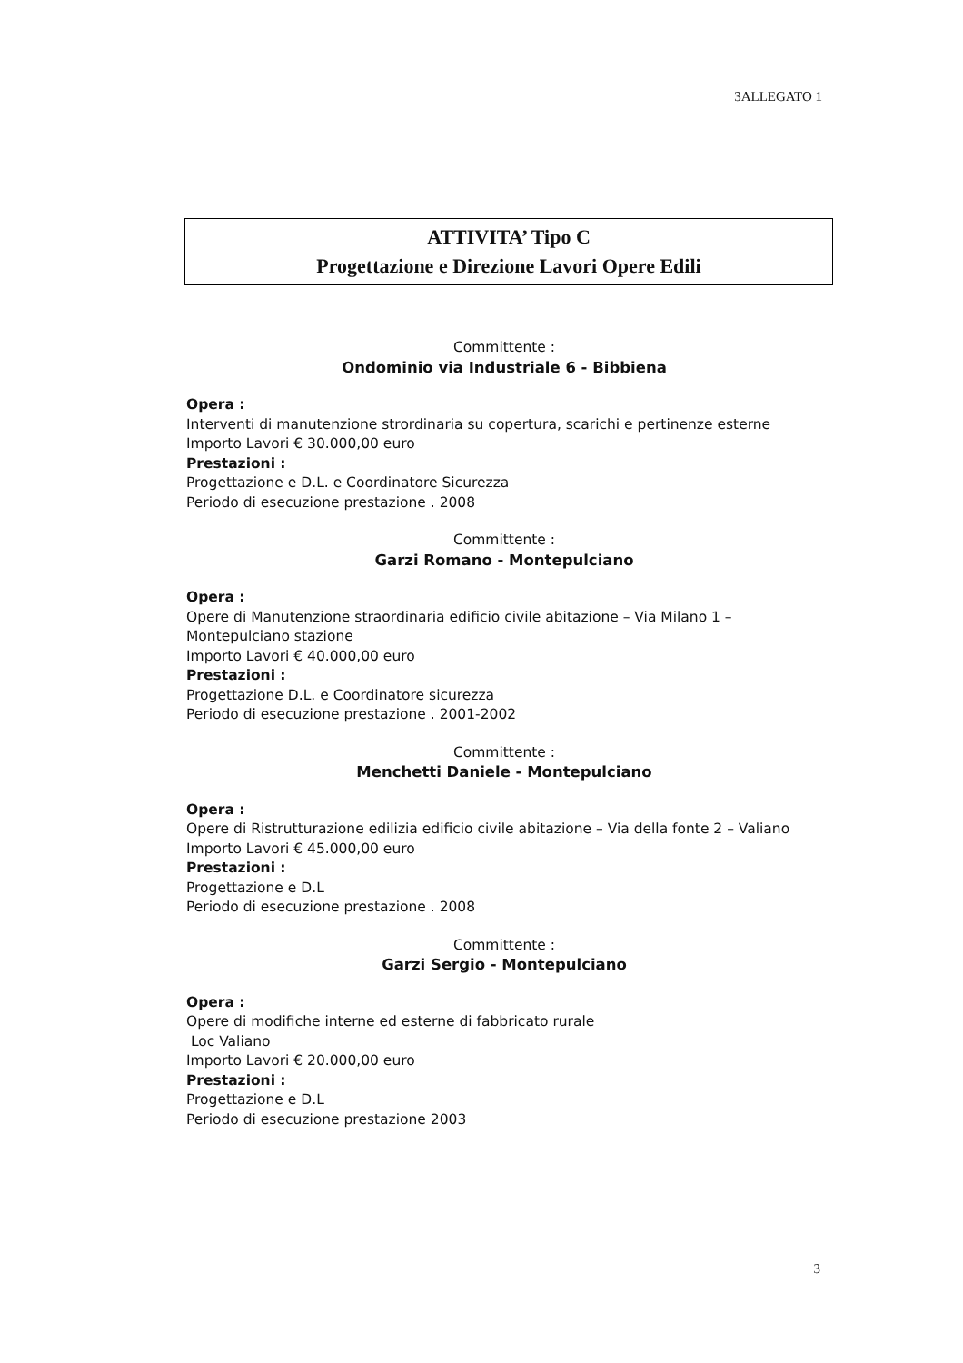3ALLEGATO 1
ATTIVITA’ Tipo C
Progettazione e Direzione Lavori Opere Edili
Committente :
Ondominio via Industriale 6 - Bibbiena
Opera :
Interventi di manutenzione strordinaria su copertura, scarichi e pertinenze esterne
Importo Lavori € 30.000,00 euro
Prestazioni :
Progettazione e D.L. e Coordinatore Sicurezza
Periodo di esecuzione prestazione . 2008
Committente :
Garzi Romano - Montepulciano
Opera :
Opere di Manutenzione straordinaria edificio civile abitazione – Via Milano 1 – Montepulciano stazione
Importo Lavori € 40.000,00 euro
Prestazioni :
Progettazione D.L. e Coordinatore sicurezza
Periodo di esecuzione prestazione . 2001-2002
Committente :
Menchetti Daniele - Montepulciano
Opera :
Opere di Ristrutturazione edilizia edificio civile abitazione – Via della fonte 2 – Valiano
Importo Lavori € 45.000,00 euro
Prestazioni :
Progettazione e D.L
Periodo di esecuzione prestazione . 2008
Committente :
Garzi Sergio - Montepulciano
Opera :
Opere di modifiche interne ed esterne di fabbricato rurale
Loc Valiano
Importo Lavori € 20.000,00 euro
Prestazioni :
Progettazione e D.L
Periodo di esecuzione prestazione 2003
3